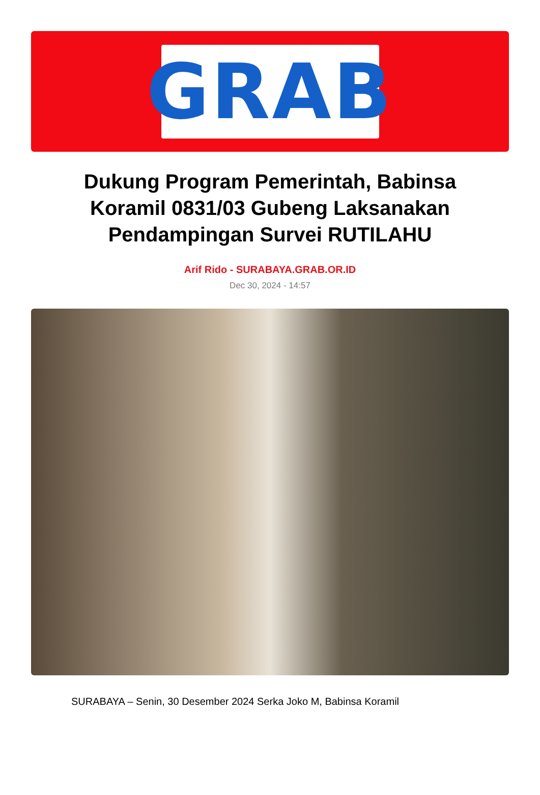GRAB
Dukung Program Pemerintah, Babinsa Koramil 0831/03 Gubeng Laksanakan Pendampingan Survei RUTILAHU
Arif Rido - SURABAYA.GRAB.OR.ID
Dec 30, 2024 - 14:57
SURABAYA – Senin, 30 Desember 2024 Serka Joko M, Babinsa Koramil